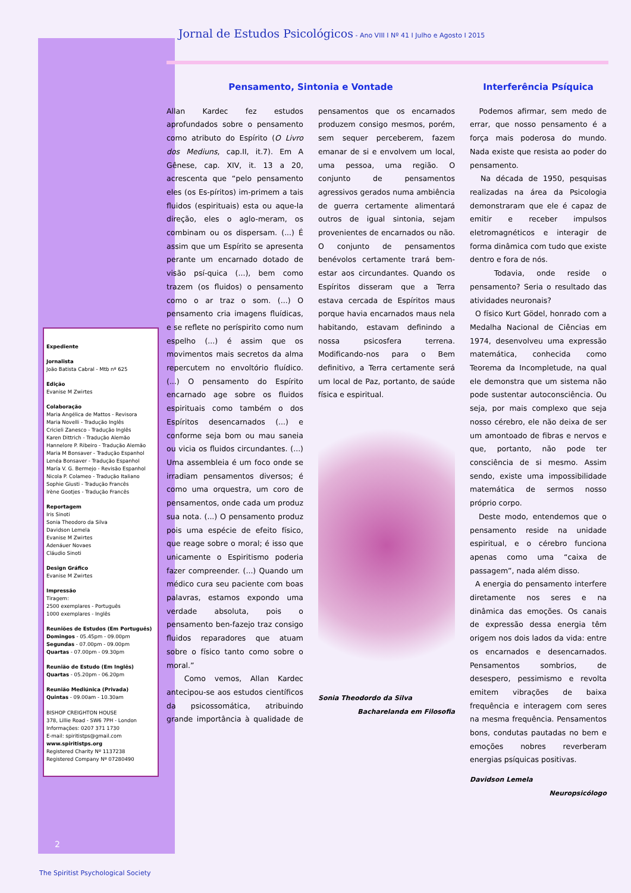Jornal de Estudos Psicológicos - Ano VIII I Nº 41 I Julho e Agosto I 2015
Expediente
Jornalista
João Batista Cabral - Mtb nº 625
Edição
Evanise M Zwirtes
Colaboração
Maria Angélica de Mattos - Revisora
Maria Novelli - Tradução Inglês
Cricieli Zanesco - Tradução Inglês
Karen Dittrich - Tradução Alemão
Hannelore P. Ribeiro - Tradução Alemão
Maria M Bonsaver - Tradução Espanhol
Lenéa Bonsaver - Tradução Espanhol
María V. G. Bermejo - Revisão Espanhol
Nicola P. Colameo - Tradução Italiano
Sophie Giusti - Tradução Francês
Irène Gootjes - Tradução Francês
Reportagem
Iris Sinoti
Sonia Theodoro da Silva
Davidson Lemela
Evanise M Zwirtes
Adenáuer Novaes
Cláudio Sinoti
Design Gráfico
Evanise M Zwirtes
Impressão
Tiragem:
2500 exemplares - Português
1000 exemplares - Inglês
Reuniões de Estudos (Em Português)
Domingos - 05.45pm - 09.00pm
Segundas - 07.00pm - 09.00pm
Quartas - 07.00pm - 09.30pm
Reunião de Estudo (Em Inglês)
Quartas - 05.20pm - 06.20pm
Reunião Mediúnica (Privada)
Quintas - 09.00am - 10.30am
BISHOP CREIGHTON HOUSE
378, Lillie Road - SW6 7PH - London
Informações: 0207 371 1730
E-mail: spiritistps@gmail.com
www.spiritistps.org
Registered Charity Nº 1137238
Registered Company Nº 07280490
Pensamento, Sintonia e Vontade
Allan Kardec fez estudos aprofundados sobre o pensamento como atributo do Espírito (O Livro dos Mediuns, cap.II, it.7). Em A Gênese, cap. XIV, it. 13 a 20, acrescenta que “pelo pensamento eles (os Es-píritos) im-primem a tais fluidos (espirituais) esta ou aque-la direção, eles o aglo-meram, os combinam ou os dispersam. (...) É assim que um Espírito se apresenta perante um encarnado dotado de visão psí-quica (...), bem como trazem (os fluidos) o pensamento como o ar traz o som. (...) O pensamento cria imagens fluídicas, e se reflete no períspirito como num espelho (...) é assim que os movimentos mais secretos da alma repercutem no envoltório fluídico. (...) O pensamento do Espírito encarnado age sobre os fluidos espirituais como também o dos Espíritos desencarnados (...) e conforme seja bom ou mau saneia ou vicia os fluidos circundantes. (...) Uma assembleia é um foco onde se irradiam pensamentos diversos; é como uma orquestra, um coro de pensamentos, onde cada um produz sua nota. (...) O pensamento produz pois uma espécie de efeito físico, que reage sobre o moral; é isso que unicamente o Espiritismo poderia fazer compreender. (...) Quando um médico cura seu paciente com boas palavras, estamos expondo uma verdade absoluta, pois o pensamento ben-fazejo traz consigo fluidos reparadores que atuam sobre o físico tanto como sobre o moral.”
Como vemos, Allan Kardec antecipou-se aos estudos científicos da psicossomática, atribuindo grande importância à qualidade de pensamentos que os encarnados produzem consigo mesmos, porém, sem sequer perceberem, fazem emanar de si e envolvem um local, uma pessoa, uma região. O conjunto de pensamentos agressivos gerados numa ambiência de guerra certamente alimentará outros de igual sintonia, sejam provenientes de encarnados ou não. O conjunto de pensamentos benévolos certamente trará bem-estar aos circundantes. Quando os Espíritos disseram que a Terra estava cercada de Espíritos maus porque havia encarnados maus nela habitando, estavam definindo a nossa psicosfera terrena. Modificando-nos para o Bem definitivo, a Terra certamente será um local de Paz, portanto, de saúde física e espiritual.
Sonia Theodordo da Silva
Bacharelanda em Filosofia
Interferência Psíquica
Podemos afirmar, sem medo de errar, que nosso pensamento é a força mais poderosa do mundo. Nada existe que resista ao poder do pensamento.
Na década de 1950, pesquisas realizadas na área da Psicologia demonstraram que ele é capaz de emitir e receber impulsos eletromagnéticos e interagir de forma dinâmica com tudo que existe dentro e fora de nós.
Todavia, onde reside o pensamento? Seria o resultado das atividades neuronais?
O físico Kurt Gödel, honrado com a Medalha Nacional de Ciências em 1974, desenvolveu uma expressão matemática, conhecida como Teorema da Incompletude, na qual ele demonstra que um sistema não pode sustentar autoconsciência. Ou seja, por mais complexo que seja nosso cérebro, ele não deixa de ser um amontoado de fibras e nervos e que, portanto, não pode ter consciência de si mesmo. Assim sendo, existe uma impossibilidade matemática de sermos nosso próprio corpo.
Deste modo, entendemos que o pensamento reside na unidade espiritual, e o cérebro funciona apenas como uma “caixa de passagem”, nada além disso.
A energia do pensamento interfere diretamente nos seres e na dinâmica das emoções. Os canais de expressão dessa energia têm origem nos dois lados da vida: entre os encarnados e desencarnados. Pensamentos sombrios, de desespero, pessimismo e revolta emitem vibrações de baixa frequência e interagem com seres na mesma frequência. Pensamentos bons, condutas pautadas no bem e emoções nobres reverberam energias psíquicas positivas.
Davidson Lemela
Neuropsicólogo
2
The Spiritist Psychological Society